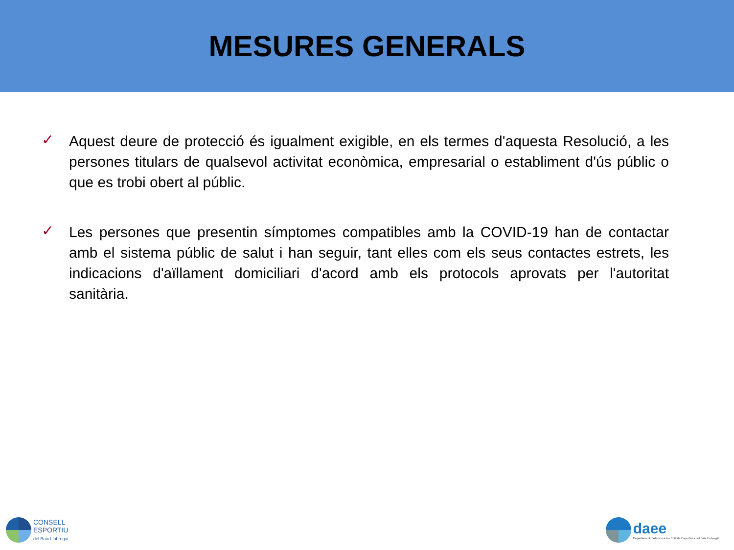MESURES GENERALS
✓
Aquest deure de protecció és igualment exigible, en els termes d'aquesta Resolució, a les persones titulars de qualsevol activitat econòmica, empresarial o establiment d'ús públic o que es trobi obert al públic.
✓
Les persones que presentin símptomes compatibles amb la COVID-19 han de contactar amb el sistema públic de salut i han seguir, tant elles com els seus contactes estrets, les indicacions d'aïllament domiciliari d'acord amb els protocols aprovats per l'autoritat sanitària.
CONSELL
ESPORTIU
del Baix Llobregat
daee
Departament d'Atenció a les Entitats Esportives del Baix Llobregat